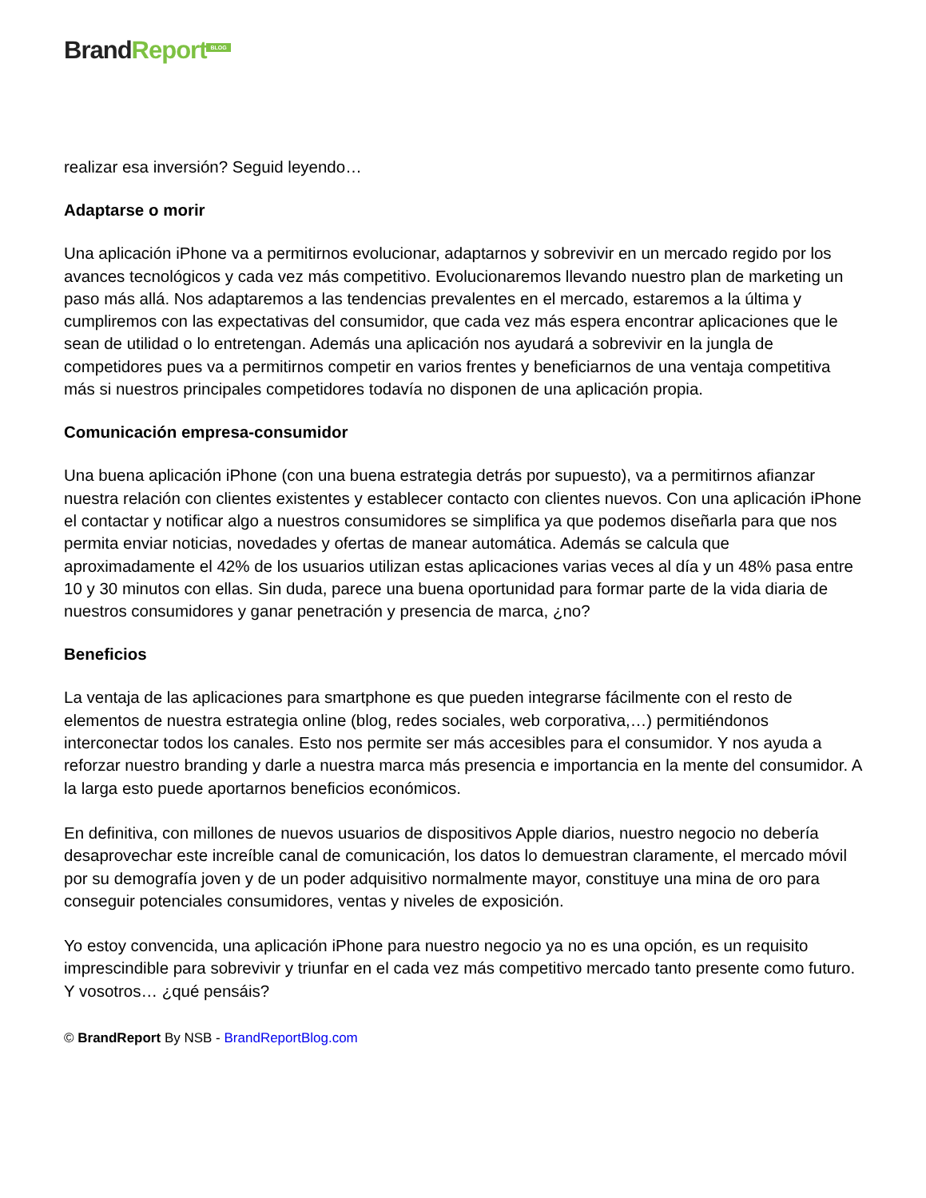Brand Report<sup>BLOG</sup>
realizar esa inversión? Seguid leyendo…
Adaptarse o morir
Una aplicación iPhone va a permitirnos evolucionar, adaptarnos y sobrevivir en un mercado regido por los avances tecnológicos y cada vez más competitivo. Evolucionaremos llevando nuestro plan de marketing un paso más allá. Nos adaptaremos a las tendencias prevalentes en el mercado, estaremos a la última y cumpliremos con las expectativas del consumidor, que cada vez más espera encontrar aplicaciones que le sean de utilidad o lo entretengan. Además una aplicación nos ayudará a sobrevivir en la jungla de competidores pues va a permitirnos competir en varios frentes y beneficiarnos de una ventaja competitiva más si nuestros principales competidores todavía no disponen de una aplicación propia.
Comunicación empresa-consumidor
Una buena aplicación iPhone (con una buena estrategia detrás por supuesto), va a permitirnos afianzar nuestra relación con clientes existentes y establecer contacto con clientes nuevos. Con una aplicación iPhone el contactar y notificar algo a nuestros consumidores se simplifica ya que podemos diseñarla para que nos permita enviar noticias, novedades y ofertas de manear automática. Además se calcula que aproximadamente el 42% de los usuarios utilizan estas aplicaciones varias veces al día y un 48% pasa entre 10 y 30 minutos con ellas. Sin duda, parece una buena oportunidad para formar parte de la vida diaria de nuestros consumidores y ganar penetración y presencia de marca, ¿no?
Beneficios
La ventaja de las aplicaciones para smartphone es que pueden integrarse fácilmente con el resto de elementos de nuestra estrategia online (blog, redes sociales, web corporativa,…) permitiéndonos interconectar todos los canales. Esto nos permite ser más accesibles para el consumidor. Y nos ayuda a reforzar nuestro branding y darle a nuestra marca más presencia e importancia en la mente del consumidor. A la larga esto puede aportarnos beneficios económicos.
En definitiva, con millones de nuevos usuarios de dispositivos Apple diarios, nuestro negocio no debería desaprovechar este increíble canal de comunicación, los datos lo demuestran claramente, el mercado móvil por su demografía joven y de un poder adquisitivo normalmente mayor, constituye una mina de oro para conseguir potenciales consumidores, ventas y niveles de exposición.
Yo estoy convencida, una aplicación iPhone para nuestro negocio ya no es una opción, es un requisito imprescindible para sobrevivir y triunfar en el cada vez más competitivo mercado tanto presente como futuro. Y vosotros… ¿qué pensáis?
© BrandReport By NSB - BrandReportBlog.com